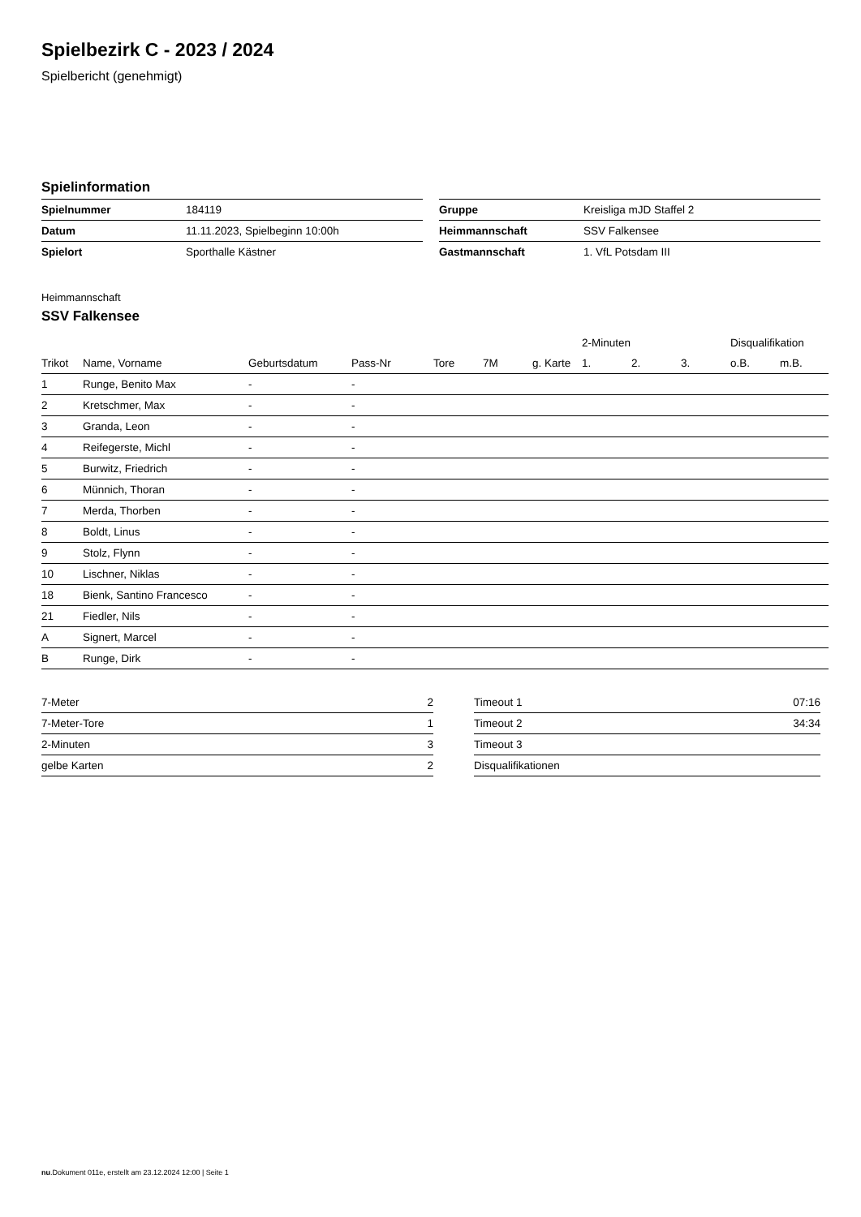Spielbezirk C - 2023 / 2024
Spielbericht (genehmigt)
Spielinformation
| Spielnummer | 184119 |
| Datum | 11.11.2023, Spielbeginn 10:00h |
| Spielort | Sporthalle Kästner |
| Gruppe | Kreisliga mJD Staffel 2 |
| Heimmannschaft | SSV Falkensee |
| Gastmannschaft | 1. VfL Potsdam III |
Heimmannschaft
SSV Falkensee
| | | | | | | | 2-Minuten | | | Disqualifikation | |
| --- | --- | --- | --- | --- | --- | --- | --- | --- | --- | --- | --- |
| Trikot | Name, Vorname | Geburtsdatum | Pass-Nr | Tore | 7M | g. Karte | 1. | 2. | 3. | o.B. | m.B. |
| 1 | Runge, Benito Max | - | - | | | | | | | | |
| 2 | Kretschmer, Max | - | - | | | | | | | | |
| 3 | Granda, Leon | - | - | | | | | | | | |
| 4 | Reifegerste, Michl | - | - | | | | | | | | |
| 5 | Burwitz, Friedrich | - | - | | | | | | | | |
| 6 | Münnich, Thoran | - | - | | | | | | | | |
| 7 | Merda, Thorben | - | - | | | | | | | | |
| 8 | Boldt, Linus | - | - | | | | | | | | |
| 9 | Stolz, Flynn | - | - | | | | | | | | |
| 10 | Lischner, Niklas | - | - | | | | | | | | |
| 18 | Bienk, Santino Francesco | - | - | | | | | | | | |
| 21 | Fiedler, Nils | - | - | | | | | | | | |
| A | Signert, Marcel | - | - | | | | | | | | |
| B | Runge, Dirk | - | - | | | | | | | | |
| 7-Meter | 2 |
| 7-Meter-Tore | 1 |
| 2-Minuten | 3 |
| gelbe Karten | 2 |
| Timeout 1 | 07:16 |
| Timeout 2 | 34:34 |
| Timeout 3 | |
| Disqualifikationen | |
nu.Dokument 011e, erstellt am 23.12.2024 12:00 | Seite 1